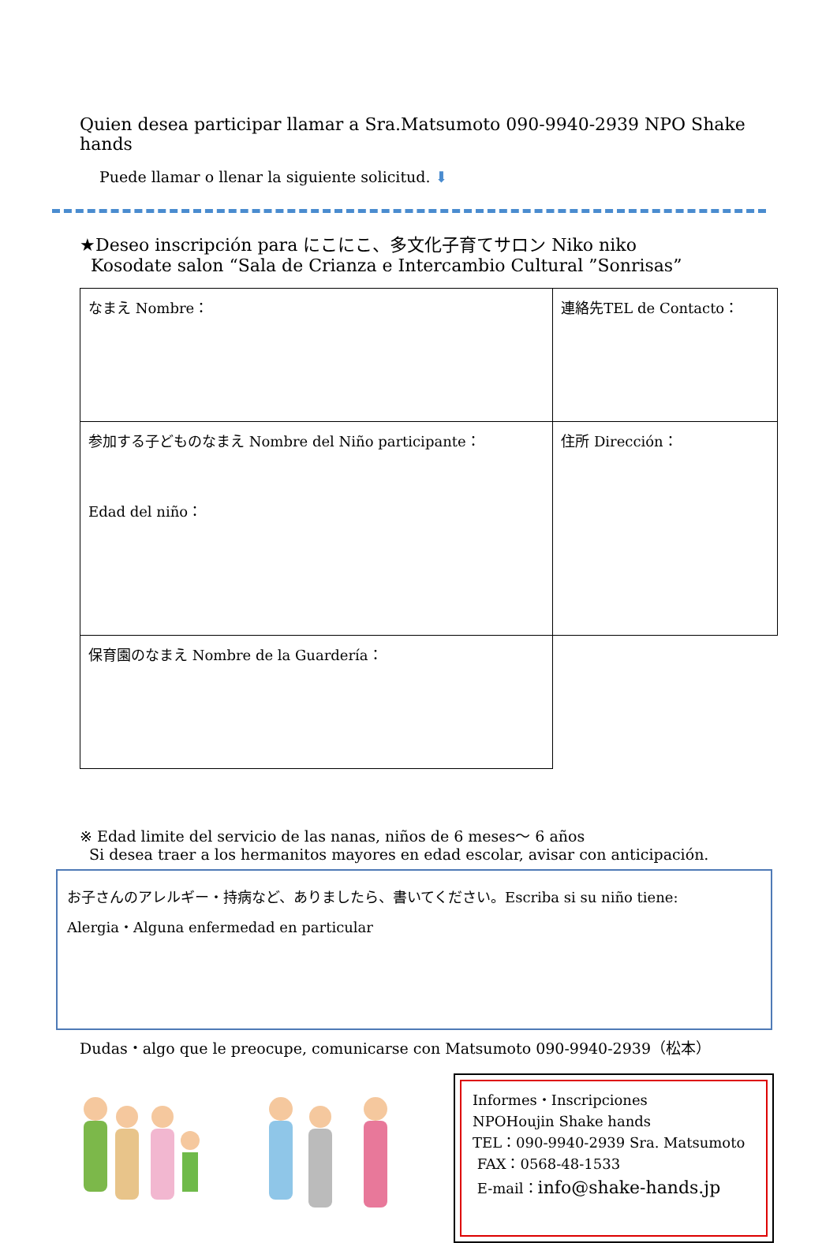Quien desea participar llamar a Sra.Matsumoto 090-9940-2939 NPO Shake hands
Puede llamar o llenar la siguiente solicitud. ⬇
★Deseo inscripción para にこにこ、多文化子育てサロン Niko niko
Kosodate salon “Sala de Crianza e Intercambio Cultural ”Sonrisas”
| なまえ Nombre： | 連絡先TEL de Contacto： |
| 参加する子どものなまえ Nombre del Niño participante： Edad del niño： | 住所 Dirección： |
| 保育園のなまえ Nombre de la Guardería： | |
※ Edad limite del servicio de las nanas, niños de 6 meses～ 6 años
Si desea traer a los hermanitos mayores en edad escolar, avisar con anticipación.
お子さんのアレルギー・持病など、ありましたら、書いてください。Escriba si su niño tiene:
Alergia・Alguna enfermedad en particular
Dudas・algo que le preocupe, comunicarse con Matsumoto 090-9940-2939（松本）
Informes・Inscripciones
NPOHoujin Shake hands
TEL：090-9940-2939 Sra. Matsumoto
FAX：0568-48-1533
E-mail：info@shake-hands.jp